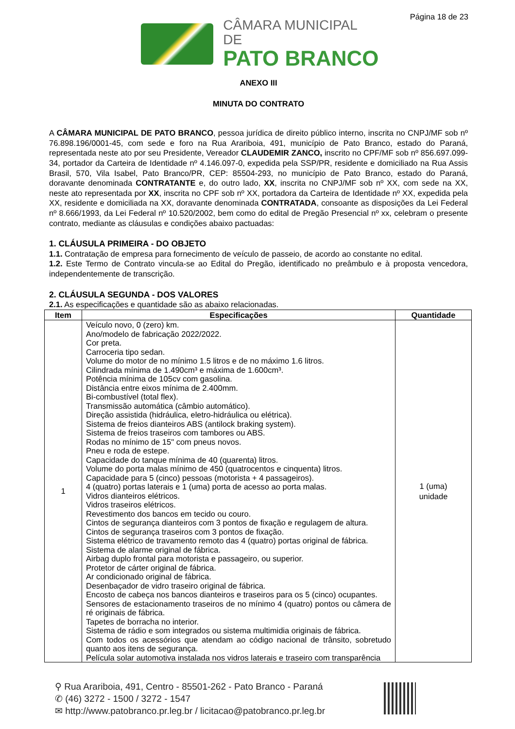Página 18 de 23
CÂMARA MUNICIPAL DE
PATO BRANCO
ANEXO III
MINUTA DO CONTRATO
A CÂMARA MUNICIPAL DE PATO BRANCO, pessoa jurídica de direito público interno, inscrita no CNPJ/MF sob nº 76.898.196/0001-45, com sede e foro na Rua Arariboia, 491, município de Pato Branco, estado do Paraná, representada neste ato por seu Presidente, Vereador CLAUDEMIR ZANCO, inscrito no CPF/MF sob nº 856.697.099-34, portador da Carteira de Identidade nº 4.146.097-0, expedida pela SSP/PR, residente e domiciliado na Rua Assis Brasil, 570, Vila Isabel, Pato Branco/PR, CEP: 85504-293, no município de Pato Branco, estado do Paraná, doravante denominada CONTRATANTE e, do outro lado, XX, inscrita no CNPJ/MF sob nº XX, com sede na XX, neste ato representada por XX, inscrita no CPF sob nº XX, portadora da Carteira de Identidade nº XX, expedida pela XX, residente e domiciliada na XX, doravante denominada CONTRATADA, consoante as disposições da Lei Federal nº 8.666/1993, da Lei Federal nº 10.520/2002, bem como do edital de Pregão Presencial nº xx, celebram o presente contrato, mediante as cláusulas e condições abaixo pactuadas:
1. CLÁUSULA PRIMEIRA - DO OBJETO
1.1. Contratação de empresa para fornecimento de veículo de passeio, de acordo ao constante no edital.
1.2. Este Termo de Contrato vincula-se ao Edital do Pregão, identificado no preâmbulo e à proposta vencedora, independentemente de transcrição.
2. CLÁUSULA SEGUNDA - DOS VALORES
2.1. As especificações e quantidade são as abaixo relacionadas.
| Item | Especificações | Quantidade |
| --- | --- | --- |
| 1 | Veículo novo, 0 (zero) km. Ano/modelo de fabricação 2022/2022. Cor preta. Carroceria tipo sedan. Volume do motor de no mínimo 1.5 litros e de no máximo 1.6 litros. Cilindrada mínima de 1.490cm³ e máxima de 1.600cm³. Potência mínima de 105cv com gasolina. Distância entre eixos mínima de 2.400mm. Bi-combustível (total flex). Transmissão automática (câmbio automático). Direção assistida (hidráulica, eletro-hidráulica ou elétrica). Sistema de freios dianteiros ABS (antilock braking system). Sistema de freios traseiros com tambores ou ABS. Rodas no mínimo de 15" com pneus novos. Pneu e roda de estepe. Capacidade do tanque mínima de 40 (quarenta) litros. Volume do porta malas mínimo de 450 (quatrocentos e cinquenta) litros. Capacidade para 5 (cinco) pessoas (motorista + 4 passageiros). 4 (quatro) portas laterais e 1 (uma) porta de acesso ao porta malas. Vidros dianteiros elétricos. Vidros traseiros elétricos. Revestimento dos bancos em tecido ou couro. Cintos de segurança dianteiros com 3 pontos de fixação e regulagem de altura. Cintos de segurança traseiros com 3 pontos de fixação. Sistema elétrico de travamento remoto das 4 (quatro) portas original de fábrica. Sistema de alarme original de fábrica. Airbag duplo frontal para motorista e passageiro, ou superior. Protetor de cárter original de fábrica. Ar condicionado original de fábrica. Desenbaçador de vidro traseiro original de fábrica. Encosto de cabeça nos bancos dianteiros e traseiros para os 5 (cinco) ocupantes. Sensores de estacionamento traseiros de no mínimo 4 (quatro) pontos ou câmera de ré originais de fábrica. Tapetes de borracha no interior. Sistema de rádio e som integrados ou sistema multimidia originais de fábrica. Com todos os acessórios que atendam ao código nacional de trânsito, sobretudo quanto aos itens de segurança. Película solar automotiva instalada nos vidros laterais e traseiro com transparência | 1 (uma) unidade |
⚲ Rua Arariboia, 491, Centro - 85501-262 - Pato Branco - Paraná
✆ (46) 3272 - 1500 / 3272 - 1547
✉ http://www.patobranco.pr.leg.br / licitacao@patobranco.pr.leg.br